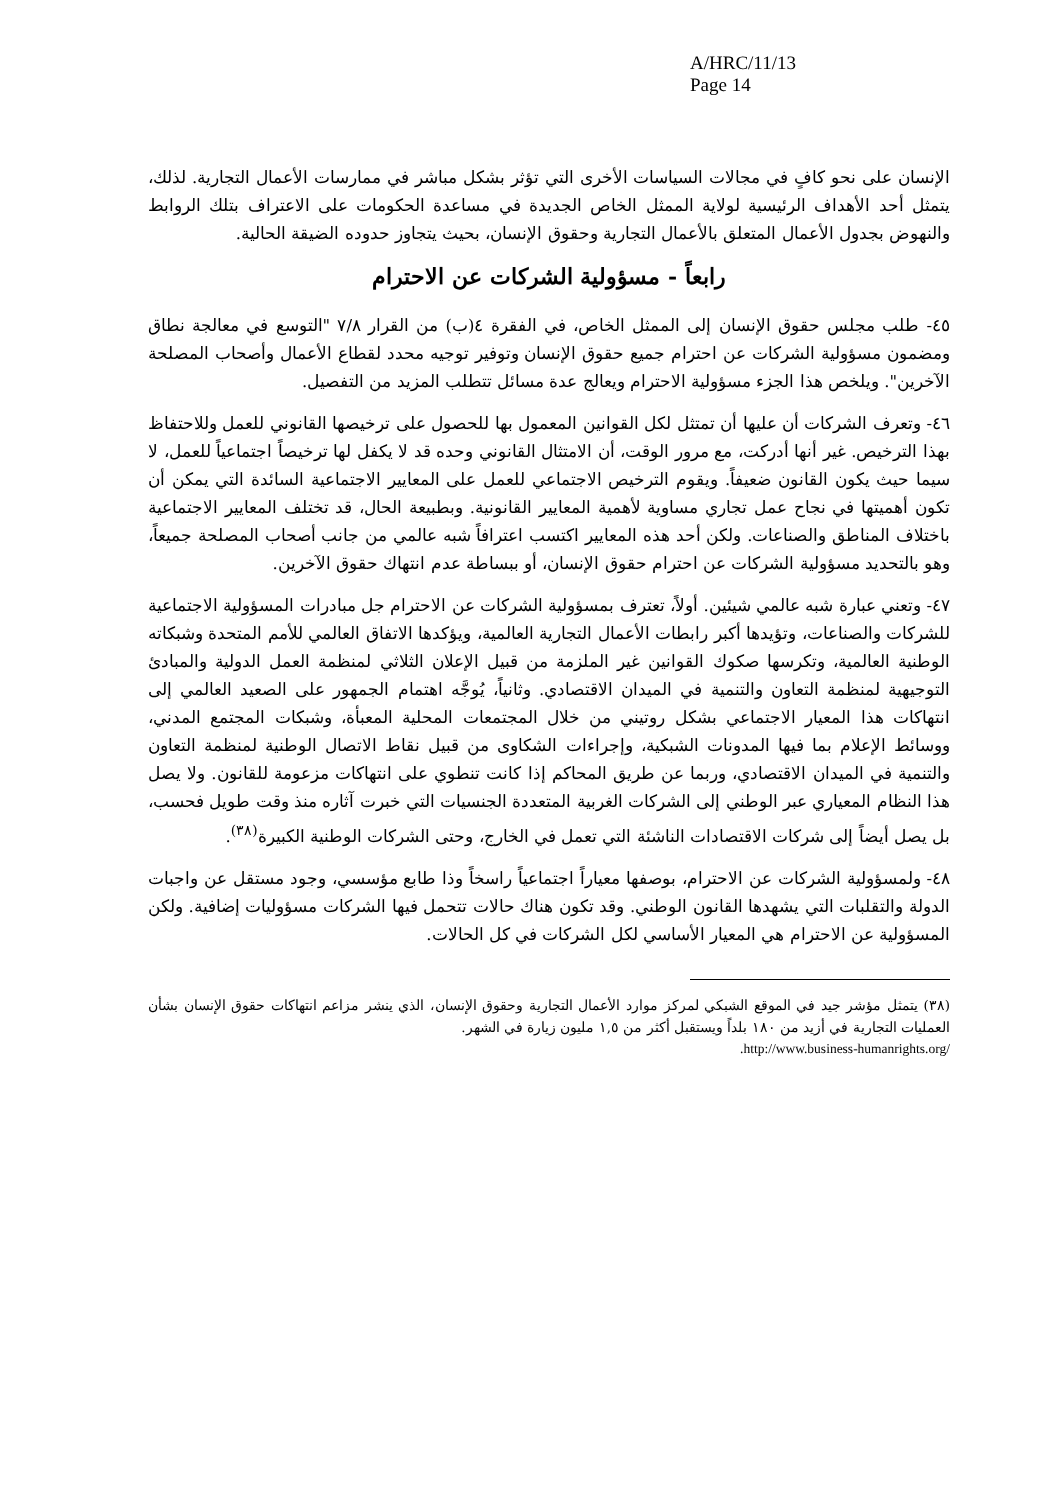A/HRC/11/13
Page 14
الإنسان على نحو كافٍ في مجالات السياسات الأخرى التي تؤثر بشكل مباشر في ممارسات الأعمال التجارية. لذلك، يتمثل أحد الأهداف الرئيسية لولاية الممثل الخاص الجديدة في مساعدة الحكومات على الاعتراف بتلك الروابط والنهوض بجدول الأعمال المتعلق بالأعمال التجارية وحقوق الإنسان، بحيث يتجاوز حدوده الضيقة الحالية.
رابعاً - مسؤولية الشركات عن الاحترام
٤٥- طلب مجلس حقوق الإنسان إلى الممثل الخاص، في الفقرة ٤(ب) من القرار ٧/٨ "التوسع في معالجة نطاق ومضمون مسؤولية الشركات عن احترام جميع حقوق الإنسان وتوفير توجيه محدد لقطاع الأعمال وأصحاب المصلحة الآخرين". ويلخص هذا الجزء مسؤولية الاحترام ويعالج عدة مسائل تتطلب المزيد من التفصيل.
٤٦- وتعرف الشركات أن عليها أن تمتثل لكل القوانين المعمول بها للحصول على ترخيصها القانوني للعمل وللاحتفاظ بهذا الترخيص. غير أنها أدركت، مع مرور الوقت، أن الامتثال القانوني وحده قد لا يكفل لها ترخيصاً اجتماعياً للعمل، لا سيما حيث يكون القانون ضعيفاً. ويقوم الترخيص الاجتماعي للعمل على المعايير الاجتماعية السائدة التي يمكن أن تكون أهميتها في نجاح عمل تجاري مساوية لأهمية المعايير القانونية. وبطبيعة الحال، قد تختلف المعايير الاجتماعية باختلاف المناطق والصناعات. ولكن أحد هذه المعايير اكتسب اعترافاً شبه عالمي من جانب أصحاب المصلحة جميعاً، وهو بالتحديد مسؤولية الشركات عن احترام حقوق الإنسان، أو ببساطة عدم انتهاك حقوق الآخرين.
٤٧- وتعني عبارة شبه عالمي شيئين. أولاً، تعترف بمسؤولية الشركات عن الاحترام جل مبادرات المسؤولية الاجتماعية للشركات والصناعات، وتؤيدها أكبر رابطات الأعمال التجارية العالمية، ويؤكدها الاتفاق العالمي للأمم المتحدة وشبكاته الوطنية العالمية، وتكرسها صكوك القوانين غير الملزمة من قبيل الإعلان الثلاثي لمنظمة العمل الدولية والمبادئ التوجيهية لمنظمة التعاون والتنمية في الميدان الاقتصادي. وثانياً، يُوجَّه اهتمام الجمهور على الصعيد العالمي إلى انتهاكات هذا المعيار الاجتماعي بشكل روتيني من خلال المجتمعات المحلية المعبأة، وشبكات المجتمع المدني، ووسائط الإعلام بما فيها المدونات الشبكية، وإجراءات الشكاوى من قبيل نقاط الاتصال الوطنية لمنظمة التعاون والتنمية في الميدان الاقتصادي، وربما عن طريق المحاكم إذا كانت تنطوي على انتهاكات مزعومة للقانون. ولا يصل هذا النظام المعياري عبر الوطني إلى الشركات الغربية المتعددة الجنسيات التي خبرت آثاره منذ وقت طويل فحسب، بل يصل أيضاً إلى شركات الاقتصادات الناشئة التي تعمل في الخارج، وحتى الشركات الوطنية الكبيرة<sup>(٣٨)</sup>.
٤٨- ولمسؤولية الشركات عن الاحترام، بوصفها معياراً اجتماعياً راسخاً وذا طابع مؤسسي، وجود مستقل عن واجبات الدولة والتقلبات التي يشهدها القانون الوطني. وقد تكون هناك حالات تتحمل فيها الشركات مسؤوليات إضافية. ولكن المسؤولية عن الاحترام هي المعيار الأساسي لكل الشركات في كل الحالات.
(٣٨) يتمثل مؤشر جيد في الموقع الشبكي لمركز موارد الأعمال التجارية وحقوق الإنسان، الذي ينشر مزاعم انتهاكات حقوق الإنسان بشأن العمليات التجارية في أزيد من ١٨٠ بلداً ويستقبل أكثر من ١,٥ مليون زيارة في الشهر.
.http://www.business-humanrights.org/